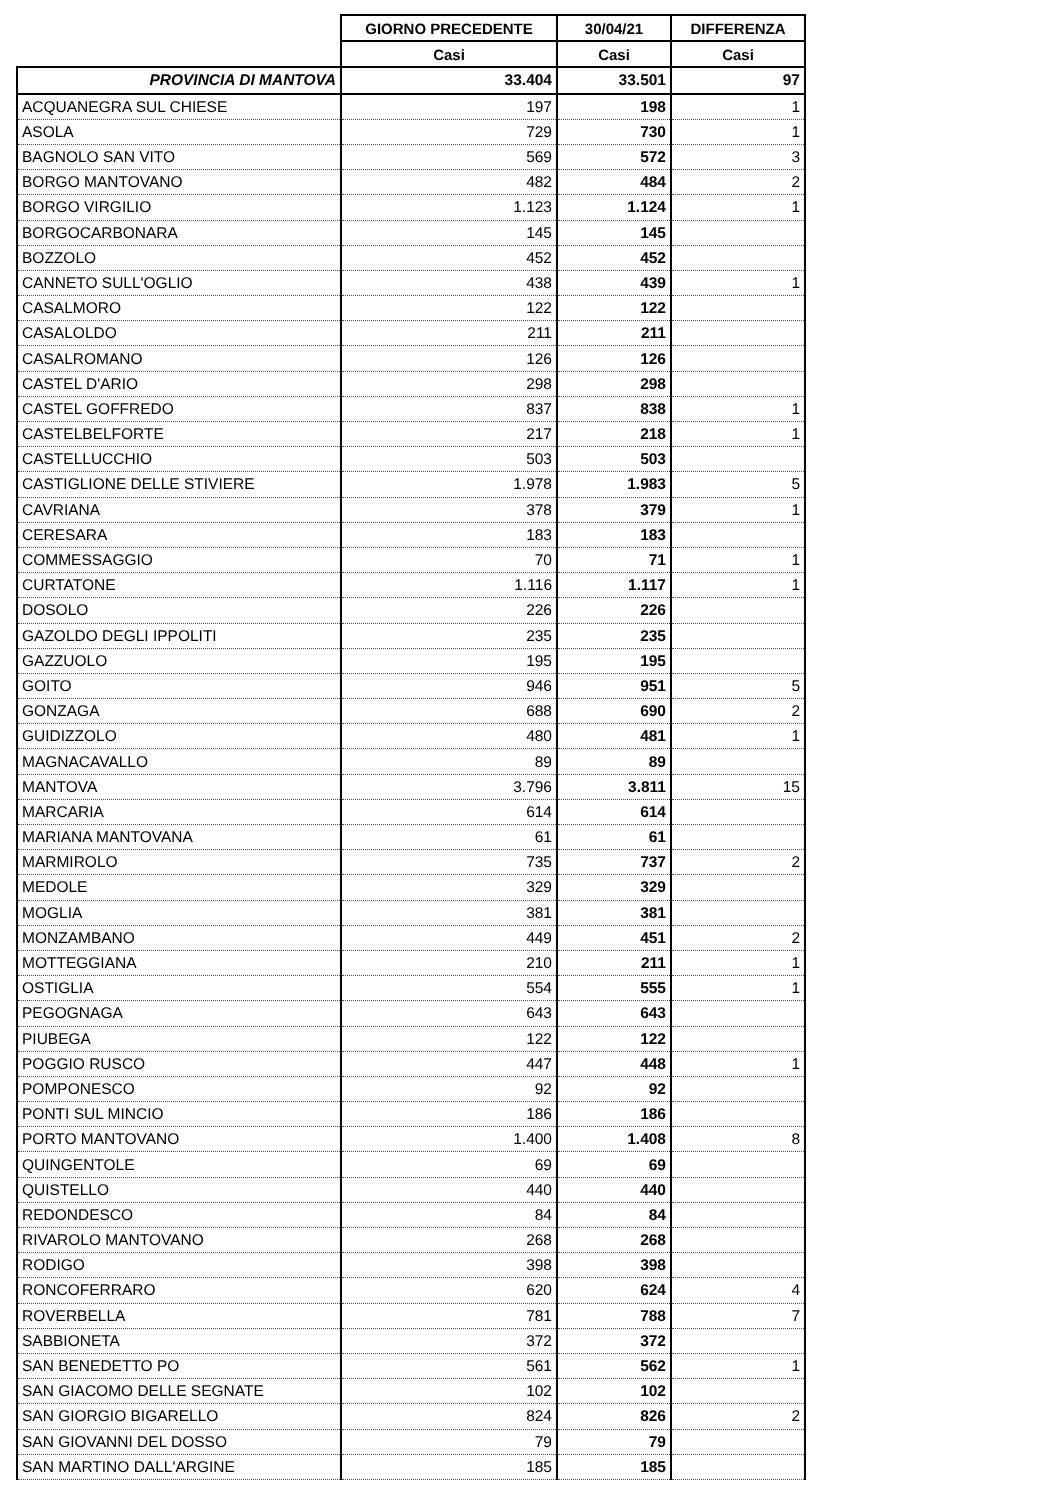| | GIORNO PRECEDENTE | 30/04/21 | DIFFERENZA |
| --- | --- | --- | --- |
| | Casi | Casi | Casi |
| PROVINCIA DI MANTOVA | 33.404 | 33.501 | 97 |
| ACQUANEGRA SUL CHIESE | 197 | 198 | 1 |
| ASOLA | 729 | 730 | 1 |
| BAGNOLO SAN VITO | 569 | 572 | 3 |
| BORGO MANTOVANO | 482 | 484 | 2 |
| BORGO VIRGILIO | 1.123 | 1.124 | 1 |
| BORGOCARBONARA | 145 | 145 | |
| BOZZOLO | 452 | 452 | |
| CANNETO SULL'OGLIO | 438 | 439 | 1 |
| CASALMORO | 122 | 122 | |
| CASALOLDO | 211 | 211 | |
| CASALROMANO | 126 | 126 | |
| CASTEL D'ARIO | 298 | 298 | |
| CASTEL GOFFREDO | 837 | 838 | 1 |
| CASTELBELFORTE | 217 | 218 | 1 |
| CASTELLUCCHIO | 503 | 503 | |
| CASTIGLIONE DELLE STIVIERE | 1.978 | 1.983 | 5 |
| CAVRIANA | 378 | 379 | 1 |
| CERESARA | 183 | 183 | |
| COMMESSAGGIO | 70 | 71 | 1 |
| CURTATONE | 1.116 | 1.117 | 1 |
| DOSOLO | 226 | 226 | |
| GAZOLDO DEGLI IPPOLITI | 235 | 235 | |
| GAZZUOLO | 195 | 195 | |
| GOITO | 946 | 951 | 5 |
| GONZAGA | 688 | 690 | 2 |
| GUIDIZZOLO | 480 | 481 | 1 |
| MAGNACAVALLO | 89 | 89 | |
| MANTOVA | 3.796 | 3.811 | 15 |
| MARCARIA | 614 | 614 | |
| MARIANA MANTOVANA | 61 | 61 | |
| MARMIROLO | 735 | 737 | 2 |
| MEDOLE | 329 | 329 | |
| MOGLIA | 381 | 381 | |
| MONZAMBANO | 449 | 451 | 2 |
| MOTTEGGIANA | 210 | 211 | 1 |
| OSTIGLIA | 554 | 555 | 1 |
| PEGOGNAGA | 643 | 643 | |
| PIUBEGA | 122 | 122 | |
| POGGIO RUSCO | 447 | 448 | 1 |
| POMPONESCO | 92 | 92 | |
| PONTI SUL MINCIO | 186 | 186 | |
| PORTO MANTOVANO | 1.400 | 1.408 | 8 |
| QUINGENTOLE | 69 | 69 | |
| QUISTELLO | 440 | 440 | |
| REDONDESCO | 84 | 84 | |
| RIVAROLO MANTOVANO | 268 | 268 | |
| RODIGO | 398 | 398 | |
| RONCOFERRARO | 620 | 624 | 4 |
| ROVERBELLA | 781 | 788 | 7 |
| SABBIONETA | 372 | 372 | |
| SAN BENEDETTO PO | 561 | 562 | 1 |
| SAN GIACOMO DELLE SEGNATE | 102 | 102 | |
| SAN GIORGIO BIGARELLO | 824 | 826 | 2 |
| SAN GIOVANNI DEL DOSSO | 79 | 79 | |
| SAN MARTINO DALL'ARGINE | 185 | 185 | |